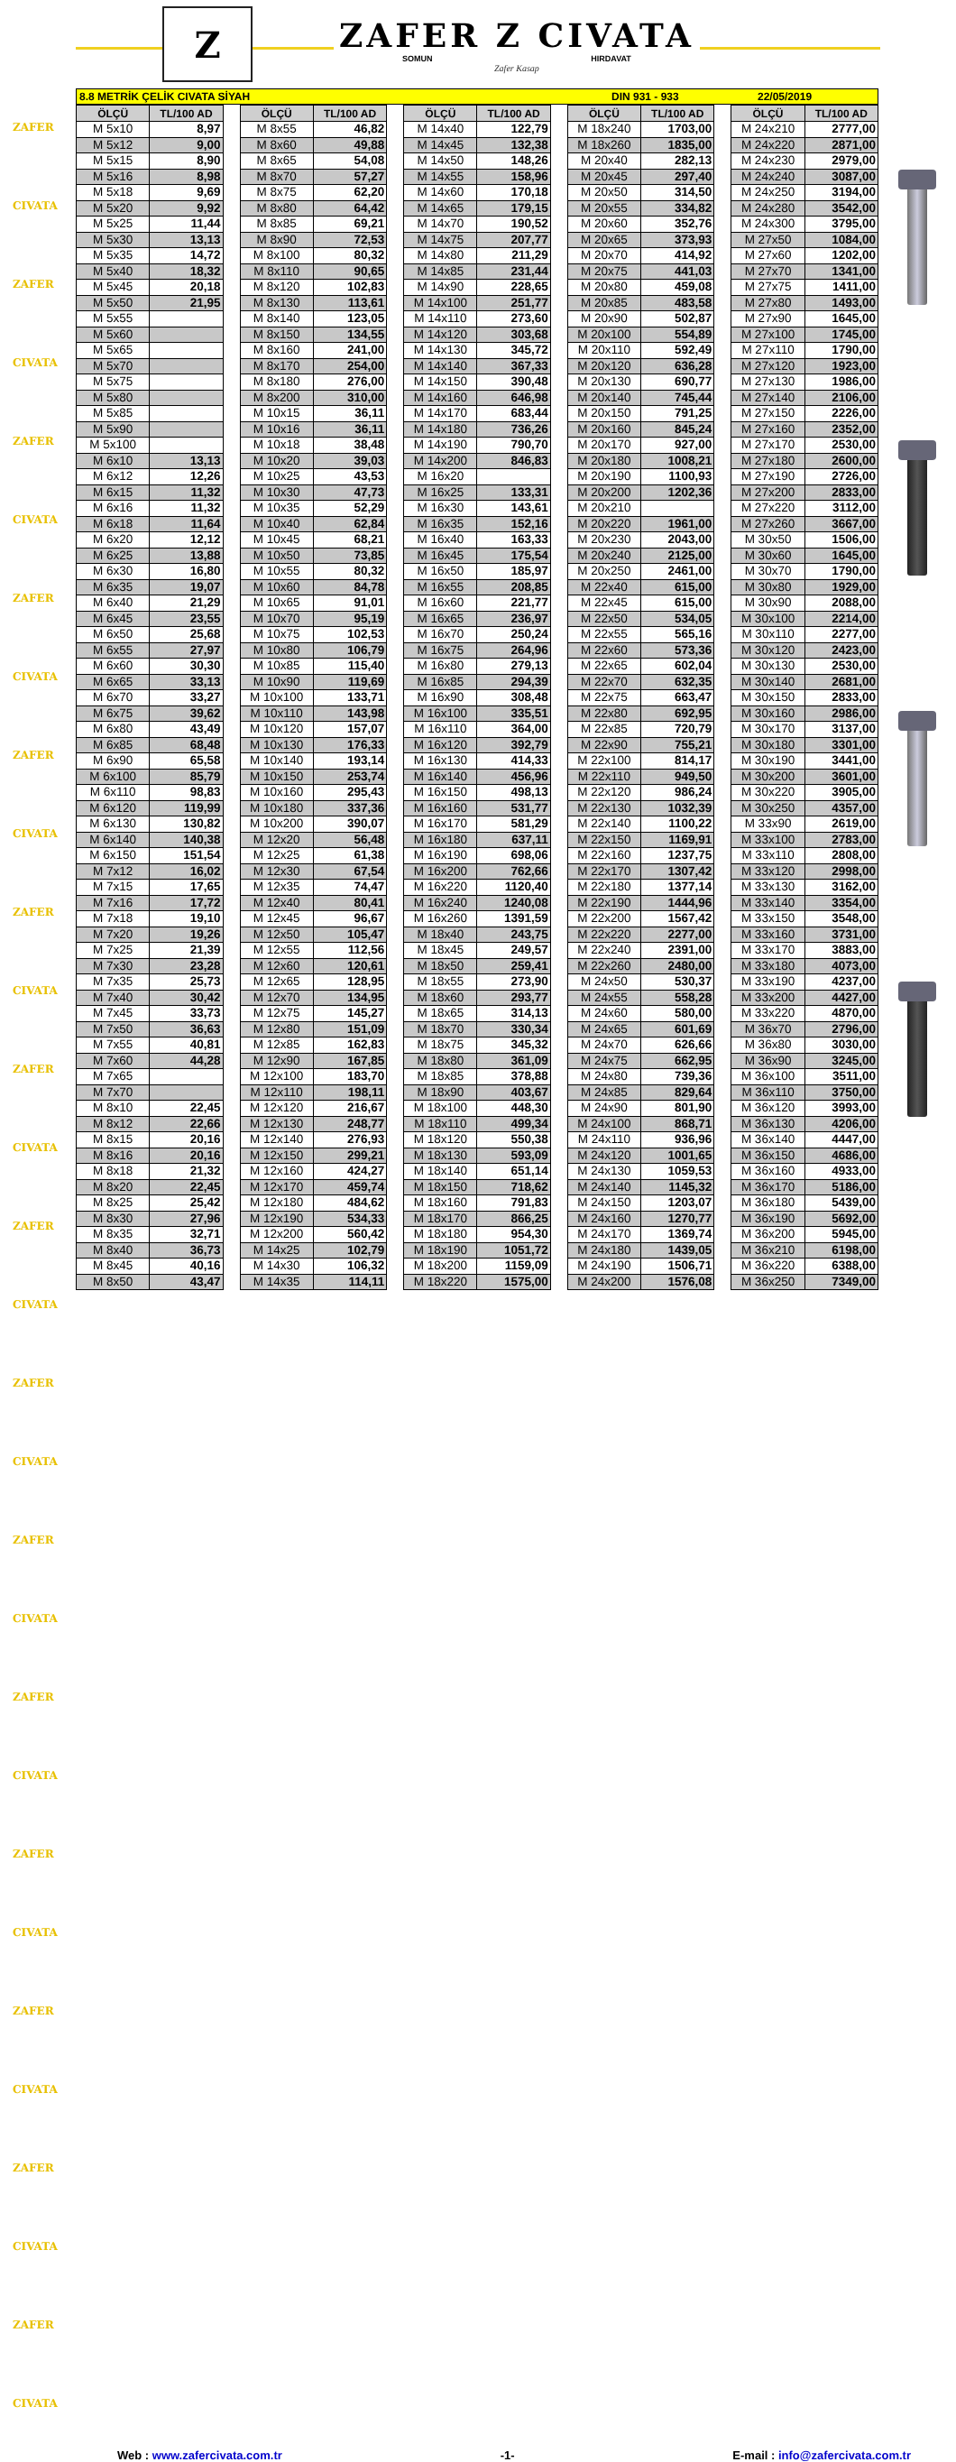Z
ZAFER Z CIVATA
SOMUN HIRDAVAT
Zafer Kasap
ZAFER CIVATA
ZAFER CIVATA
ZAFER CIVATA
ZAFER CIVATA
ZAFER CIVATA
ZAFER CIVATA
ZAFER CIVATA
ZAFER CIVATA
ZAFER CIVATA
ZAFER CIVATA
ZAFER CIVATA
ZAFER CIVATA
ZAFER CIVATA
ZAFER CIVATA
ZAFER CIVATA
8.8 METRİK ÇELİK CIVATA SİYAH DIN 931 - 933 22/05/2019
| ÖLÇÜ | TL/100 AD | | ÖLÇÜ | TL/100 AD | | ÖLÇÜ | TL/100 AD | | ÖLÇÜ | TL/100 AD | | ÖLÇÜ | TL/100 AD |
| --- | --- | --- | --- | --- | --- | --- | --- | --- | --- | --- | --- | --- | --- |
| M 5x10 | 8,97 | | M 8x55 | 46,82 | | M 14x40 | 122,79 | | M 18x240 | 1703,00 | | M 24x210 | 2777,00 |
| M 5x12 | 9,00 | | M 8x60 | 49,88 | | M 14x45 | 132,38 | | M 18x260 | 1835,00 | | M 24x220 | 2871,00 |
| M 5x15 | 8,90 | | M 8x65 | 54,08 | | M 14x50 | 148,26 | | M 20x40 | 282,13 | | M 24x230 | 2979,00 |
| M 5x16 | 8,98 | | M 8x70 | 57,27 | | M 14x55 | 158,96 | | M 20x45 | 297,40 | | M 24x240 | 3087,00 |
| M 5x18 | 9,69 | | M 8x75 | 62,20 | | M 14x60 | 170,18 | | M 20x50 | 314,50 | | M 24x250 | 3194,00 |
| M 5x20 | 9,92 | | M 8x80 | 64,42 | | M 14x65 | 179,15 | | M 20x55 | 334,82 | | M 24x280 | 3542,00 |
| M 5x25 | 11,44 | | M 8x85 | 69,21 | | M 14x70 | 190,52 | | M 20x60 | 352,76 | | M 24x300 | 3795,00 |
| M 5x30 | 13,13 | | M 8x90 | 72,53 | | M 14x75 | 207,77 | | M 20x65 | 373,93 | | M 27x50 | 1084,00 |
| M 5x35 | 14,72 | | M 8x100 | 80,32 | | M 14x80 | 211,29 | | M 20x70 | 414,92 | | M 27x60 | 1202,00 |
| M 5x40 | 18,32 | | M 8x110 | 90,65 | | M 14x85 | 231,44 | | M 20x75 | 441,03 | | M 27x70 | 1341,00 |
| M 5x45 | 20,18 | | M 8x120 | 102,83 | | M 14x90 | 228,65 | | M 20x80 | 459,08 | | M 27x75 | 1411,00 |
| M 5x50 | 21,95 | | M 8x130 | 113,61 | | M 14x100 | 251,77 | | M 20x85 | 483,58 | | M 27x80 | 1493,00 |
| M 5x55 | | | M 8x140 | 123,05 | | M 14x110 | 273,60 | | M 20x90 | 502,87 | | M 27x90 | 1645,00 |
| M 5x60 | | | M 8x150 | 134,55 | | M 14x120 | 303,68 | | M 20x100 | 554,89 | | M 27x100 | 1745,00 |
| M 5x65 | | | M 8x160 | 241,00 | | M 14x130 | 345,72 | | M 20x110 | 592,49 | | M 27x110 | 1790,00 |
| M 5x70 | | | M 8x170 | 254,00 | | M 14x140 | 367,33 | | M 20x120 | 636,28 | | M 27x120 | 1923,00 |
| M 5x75 | | | M 8x180 | 276,00 | | M 14x150 | 390,48 | | M 20x130 | 690,77 | | M 27x130 | 1986,00 |
| M 5x80 | | | M 8x200 | 310,00 | | M 14x160 | 646,98 | | M 20x140 | 745,44 | | M 27x140 | 2106,00 |
| M 5x85 | | | M 10x15 | 36,11 | | M 14x170 | 683,44 | | M 20x150 | 791,25 | | M 27x150 | 2226,00 |
| M 5x90 | | | M 10x16 | 36,11 | | M 14x180 | 736,26 | | M 20x160 | 845,24 | | M 27x160 | 2352,00 |
| M 5x100 | | | M 10x18 | 38,48 | | M 14x190 | 790,70 | | M 20x170 | 927,00 | | M 27x170 | 2530,00 |
| M 6x10 | 13,13 | | M 10x20 | 39,03 | | M 14x200 | 846,83 | | M 20x180 | 1008,21 | | M 27x180 | 2600,00 |
| M 6x12 | 12,26 | | M 10x25 | 43,53 | | M 16x20 | | | M 20x190 | 1100,93 | | M 27x190 | 2726,00 |
| M 6x15 | 11,32 | | M 10x30 | 47,73 | | M 16x25 | 133,31 | | M 20x200 | 1202,36 | | M 27x200 | 2833,00 |
| M 6x16 | 11,32 | | M 10x35 | 52,29 | | M 16x30 | 143,61 | | M 20x210 | | | M 27x220 | 3112,00 |
| M 6x18 | 11,64 | | M 10x40 | 62,84 | | M 16x35 | 152,16 | | M 20x220 | 1961,00 | | M 27x260 | 3667,00 |
| M 6x20 | 12,12 | | M 10x45 | 68,21 | | M 16x40 | 163,33 | | M 20x230 | 2043,00 | | M 30x50 | 1506,00 |
| M 6x25 | 13,88 | | M 10x50 | 73,85 | | M 16x45 | 175,54 | | M 20x240 | 2125,00 | | M 30x60 | 1645,00 |
| M 6x30 | 16,80 | | M 10x55 | 80,32 | | M 16x50 | 185,97 | | M 20x250 | 2461,00 | | M 30x70 | 1790,00 |
| M 6x35 | 19,07 | | M 10x60 | 84,78 | | M 16x55 | 208,85 | | M 22x40 | 615,00 | | M 30x80 | 1929,00 |
| M 6x40 | 21,29 | | M 10x65 | 91,01 | | M 16x60 | 221,77 | | M 22x45 | 615,00 | | M 30x90 | 2088,00 |
| M 6x45 | 23,55 | | M 10x70 | 95,19 | | M 16x65 | 236,97 | | M 22x50 | 534,05 | | M 30x100 | 2214,00 |
| M 6x50 | 25,68 | | M 10x75 | 102,53 | | M 16x70 | 250,24 | | M 22x55 | 565,16 | | M 30x110 | 2277,00 |
| M 6x55 | 27,97 | | M 10x80 | 106,79 | | M 16x75 | 264,96 | | M 22x60 | 573,36 | | M 30x120 | 2423,00 |
| M 6x60 | 30,30 | | M 10x85 | 115,40 | | M 16x80 | 279,13 | | M 22x65 | 602,04 | | M 30x130 | 2530,00 |
| M 6x65 | 33,13 | | M 10x90 | 119,69 | | M 16x85 | 294,39 | | M 22x70 | 632,35 | | M 30x140 | 2681,00 |
| M 6x70 | 33,27 | | M 10x100 | 133,71 | | M 16x90 | 308,48 | | M 22x75 | 663,47 | | M 30x150 | 2833,00 |
| M 6x75 | 39,62 | | M 10x110 | 143,98 | | M 16x100 | 335,51 | | M 22x80 | 692,95 | | M 30x160 | 2986,00 |
| M 6x80 | 43,49 | | M 10x120 | 157,07 | | M 16x110 | 364,00 | | M 22x85 | 720,79 | | M 30x170 | 3137,00 |
| M 6x85 | 68,48 | | M 10x130 | 176,33 | | M 16x120 | 392,79 | | M 22x90 | 755,21 | | M 30x180 | 3301,00 |
| M 6x90 | 65,58 | | M 10x140 | 193,14 | | M 16x130 | 414,33 | | M 22x100 | 814,17 | | M 30x190 | 3441,00 |
| M 6x100 | 85,79 | | M 10x150 | 253,74 | | M 16x140 | 456,96 | | M 22x110 | 949,50 | | M 30x200 | 3601,00 |
| M 6x110 | 98,83 | | M 10x160 | 295,43 | | M 16x150 | 498,13 | | M 22x120 | 986,24 | | M 30x220 | 3905,00 |
| M 6x120 | 119,99 | | M 10x180 | 337,36 | | M 16x160 | 531,77 | | M 22x130 | 1032,39 | | M 30x250 | 4357,00 |
| M 6x130 | 130,82 | | M 10x200 | 390,07 | | M 16x170 | 581,29 | | M 22x140 | 1100,22 | | M 33x90 | 2619,00 |
| M 6x140 | 140,38 | | M 12x20 | 56,48 | | M 16x180 | 637,11 | | M 22x150 | 1169,91 | | M 33x100 | 2783,00 |
| M 6x150 | 151,54 | | M 12x25 | 61,38 | | M 16x190 | 698,06 | | M 22x160 | 1237,75 | | M 33x110 | 2808,00 |
| M 7x12 | 16,02 | | M 12x30 | 67,54 | | M 16x200 | 762,66 | | M 22x170 | 1307,42 | | M 33x120 | 2998,00 |
| M 7x15 | 17,65 | | M 12x35 | 74,47 | | M 16x220 | 1120,40 | | M 22x180 | 1377,14 | | M 33x130 | 3162,00 |
| M 7x16 | 17,72 | | M 12x40 | 80,41 | | M 16x240 | 1240,08 | | M 22x190 | 1444,96 | | M 33x140 | 3354,00 |
| M 7x18 | 19,10 | | M 12x45 | 96,67 | | M 16x260 | 1391,59 | | M 22x200 | 1567,42 | | M 33x150 | 3548,00 |
| M 7x20 | 19,26 | | M 12x50 | 105,47 | | M 18x40 | 243,75 | | M 22x220 | 2277,00 | | M 33x160 | 3731,00 |
| M 7x25 | 21,39 | | M 12x55 | 112,56 | | M 18x45 | 249,57 | | M 22x240 | 2391,00 | | M 33x170 | 3883,00 |
| M 7x30 | 23,28 | | M 12x60 | 120,61 | | M 18x50 | 259,41 | | M 22x260 | 2480,00 | | M 33x180 | 4073,00 |
| M 7x35 | 25,73 | | M 12x65 | 128,95 | | M 18x55 | 273,90 | | M 24x50 | 530,37 | | M 33x190 | 4237,00 |
| M 7x40 | 30,42 | | M 12x70 | 134,95 | | M 18x60 | 293,77 | | M 24x55 | 558,28 | | M 33x200 | 4427,00 |
| M 7x45 | 33,73 | | M 12x75 | 145,27 | | M 18x65 | 314,13 | | M 24x60 | 580,00 | | M 33x220 | 4870,00 |
| M 7x50 | 36,63 | | M 12x80 | 151,09 | | M 18x70 | 330,34 | | M 24x65 | 601,69 | | M 36x70 | 2796,00 |
| M 7x55 | 40,81 | | M 12x85 | 162,83 | | M 18x75 | 345,32 | | M 24x70 | 626,66 | | M 36x80 | 3030,00 |
| M 7x60 | 44,28 | | M 12x90 | 167,85 | | M 18x80 | 361,09 | | M 24x75 | 662,95 | | M 36x90 | 3245,00 |
| M 7x65 | | | M 12x100 | 183,70 | | M 18x85 | 378,88 | | M 24x80 | 739,36 | | M 36x100 | 3511,00 |
| M 7x70 | | | M 12x110 | 198,11 | | M 18x90 | 403,67 | | M 24x85 | 829,64 | | M 36x110 | 3750,00 |
| M 8x10 | 22,45 | | M 12x120 | 216,67 | | M 18x100 | 448,30 | | M 24x90 | 801,90 | | M 36x120 | 3993,00 |
| M 8x12 | 22,66 | | M 12x130 | 248,77 | | M 18x110 | 499,34 | | M 24x100 | 868,71 | | M 36x130 | 4206,00 |
| M 8x15 | 20,16 | | M 12x140 | 276,93 | | M 18x120 | 550,38 | | M 24x110 | 936,96 | | M 36x140 | 4447,00 |
| M 8x16 | 20,16 | | M 12x150 | 299,21 | | M 18x130 | 593,09 | | M 24x120 | 1001,65 | | M 36x150 | 4686,00 |
| M 8x18 | 21,32 | | M 12x160 | 424,27 | | M 18x140 | 651,14 | | M 24x130 | 1059,53 | | M 36x160 | 4933,00 |
| M 8x20 | 22,45 | | M 12x170 | 459,74 | | M 18x150 | 718,62 | | M 24x140 | 1145,32 | | M 36x170 | 5186,00 |
| M 8x25 | 25,42 | | M 12x180 | 484,62 | | M 18x160 | 791,83 | | M 24x150 | 1203,07 | | M 36x180 | 5439,00 |
| M 8x30 | 27,96 | | M 12x190 | 534,33 | | M 18x170 | 866,25 | | M 24x160 | 1270,77 | | M 36x190 | 5692,00 |
| M 8x35 | 32,71 | | M 12x200 | 560,42 | | M 18x180 | 954,30 | | M 24x170 | 1369,74 | | M 36x200 | 5945,00 |
| M 8x40 | 36,73 | | M 14x25 | 102,79 | | M 18x190 | 1051,72 | | M 24x180 | 1439,05 | | M 36x210 | 6198,00 |
| M 8x45 | 40,16 | | M 14x30 | 106,32 | | M 18x200 | 1159,09 | | M 24x190 | 1506,71 | | M 36x220 | 6388,00 |
| M 8x50 | 43,47 | | M 14x35 | 114,11 | | M 18x220 | 1575,00 | | M 24x200 | 1576,08 | | M 36x250 | 7349,00 |
Web : www.zafercivata.com.tr -1- E-mail : info@zafercivata.com.tr